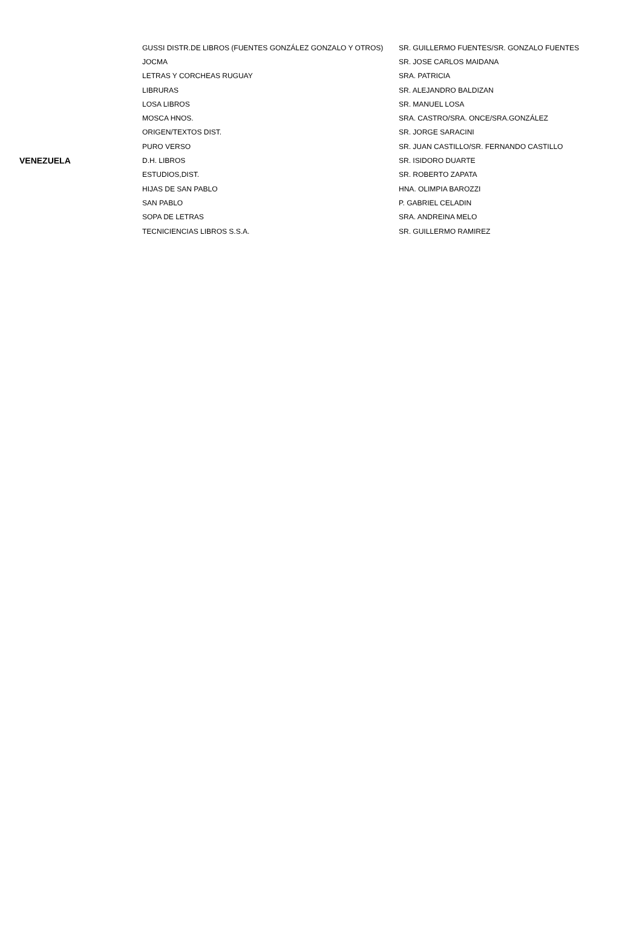| | GUSSI DISTR.DE LIBROS (FUENTES GONZÁLEZ GONZALO Y OTROS) | SR. GUILLERMO FUENTES/SR. GONZALO FUENTES |
| | JOCMA | SR. JOSE CARLOS MAIDANA |
| | LETRAS Y CORCHEAS RUGUAY | SRA. PATRICIA |
| | LIBRURAS | SR. ALEJANDRO BALDIZAN |
| | LOSA LIBROS | SR. MANUEL LOSA |
| | MOSCA HNOS. | SRA. CASTRO/SRA. ONCE/SRA.GONZÁLEZ |
| | ORIGEN/TEXTOS DIST. | SR. JORGE SARACINI |
| | PURO VERSO | SR. JUAN CASTILLO/SR. FERNANDO CASTILLO |
| VENEZUELA | D.H. LIBROS | SR. ISIDORO DUARTE |
| | ESTUDIOS,DIST. | SR. ROBERTO ZAPATA |
| | HIJAS DE SAN PABLO | HNA. OLIMPIA BAROZZI |
| | SAN PABLO | P. GABRIEL CELADIN |
| | SOPA DE LETRAS | SRA. ANDREINA MELO |
| | TECNICIENCIAS LIBROS S.S.A. | SR. GUILLERMO RAMIREZ |